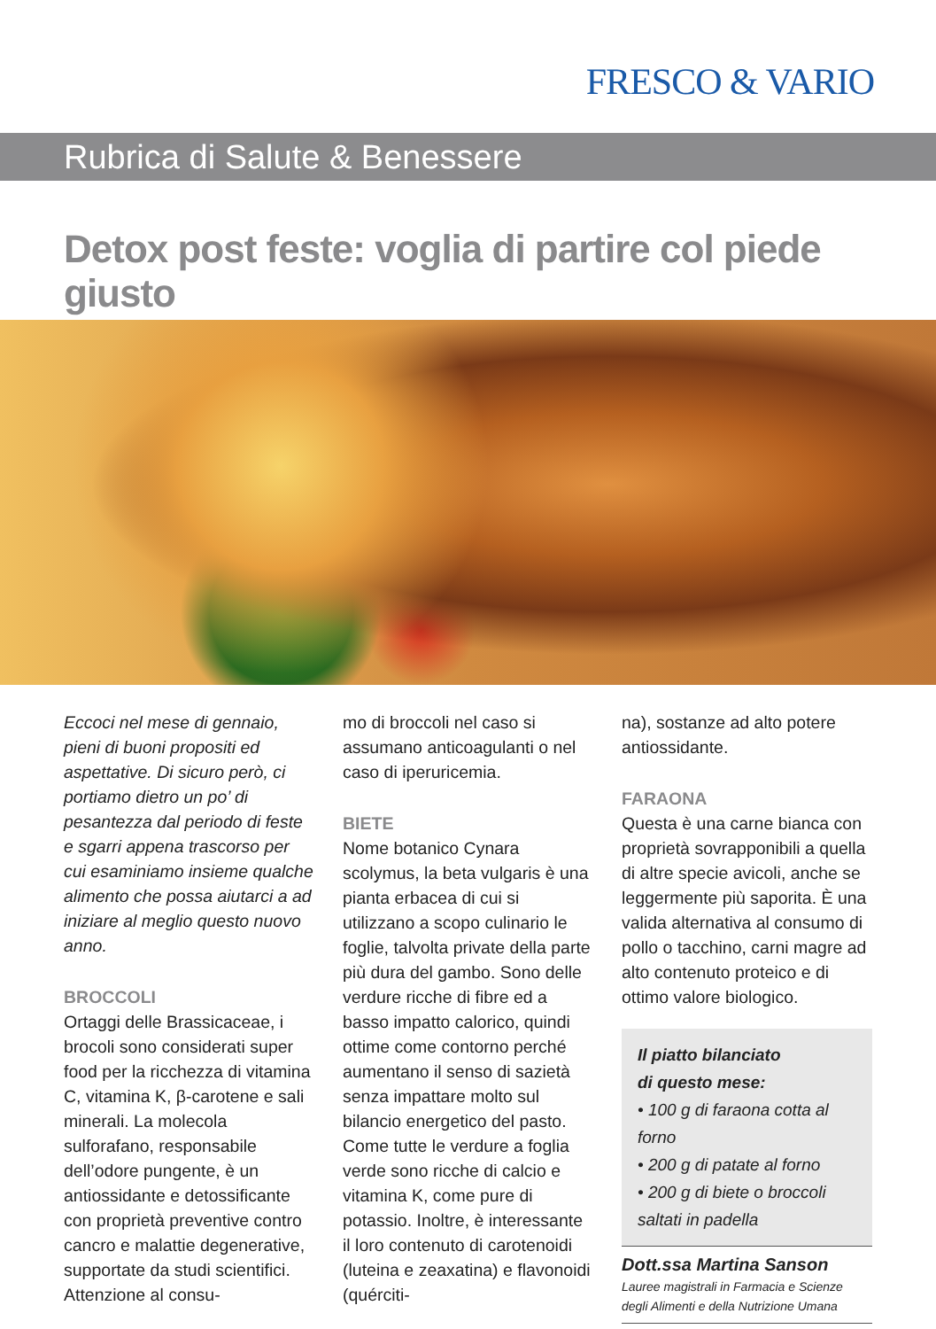FRESCO & VARIO
Rubrica di Salute & Benessere
Detox post feste: voglia di partire col piede giusto
Eccoci nel mese di gennaio, pieni di buoni propositi ed aspettative. Di sicuro però, ci portiamo dietro un po’ di pesantezza dal periodo di feste e sgarri appena trascorso per cui esaminiamo insieme qualche alimento che possa aiutarci a ad iniziare al meglio questo nuovo anno.
BROCCOLI
Ortaggi delle Brassicaceae, i brocoli sono considerati super food per la ricchezza di vitamina C, vitamina K, β-carotene e sali minerali. La molecola sulforafano, responsabile dell’odore pungente, è un antiossidante e detossificante con proprietà preventive contro cancro e malattie degenerative, supportate da studi scientifici. Attenzione al consu-
mo di broccoli nel caso si assumano anticoagulanti o nel caso di iperuricemia.
BIETE
Nome botanico Cynara scolymus, la beta vulgaris è una pianta erbacea di cui si utilizzano a scopo culinario le foglie, talvolta private della parte più dura del gambo. Sono delle verdure ricche di fibre ed a basso impatto calorico, quindi ottime come contorno perché aumentano il senso di sazietà senza impattare molto sul bilancio energetico del pasto.
Come tutte le verdure a foglia verde sono ricche di calcio e vitamina K, come pure di potassio. Inoltre, è interessante il loro contenuto di carotenoidi (luteina e zeaxatina) e flavonoidi (quérciti-
na), sostanze ad alto potere antiossidante.
FARAONA
Questa è una carne bianca con proprietà sovrapponibili a quella di altre specie avicoli, anche se leggermente più saporita. È una valida alternativa al consumo di pollo o tacchino, carni magre ad alto contenuto proteico e di ottimo valore biologico.
Il piatto bilanciato
di questo mese:
• 100 g di faraona cotta al forno
• 200 g di patate al forno
• 200 g di biete o broccoli saltati in padella
Dott.ssa Martina Sanson
Lauree magistrali in Farmacia e Scienze degli Alimenti e della Nutrizione Umana